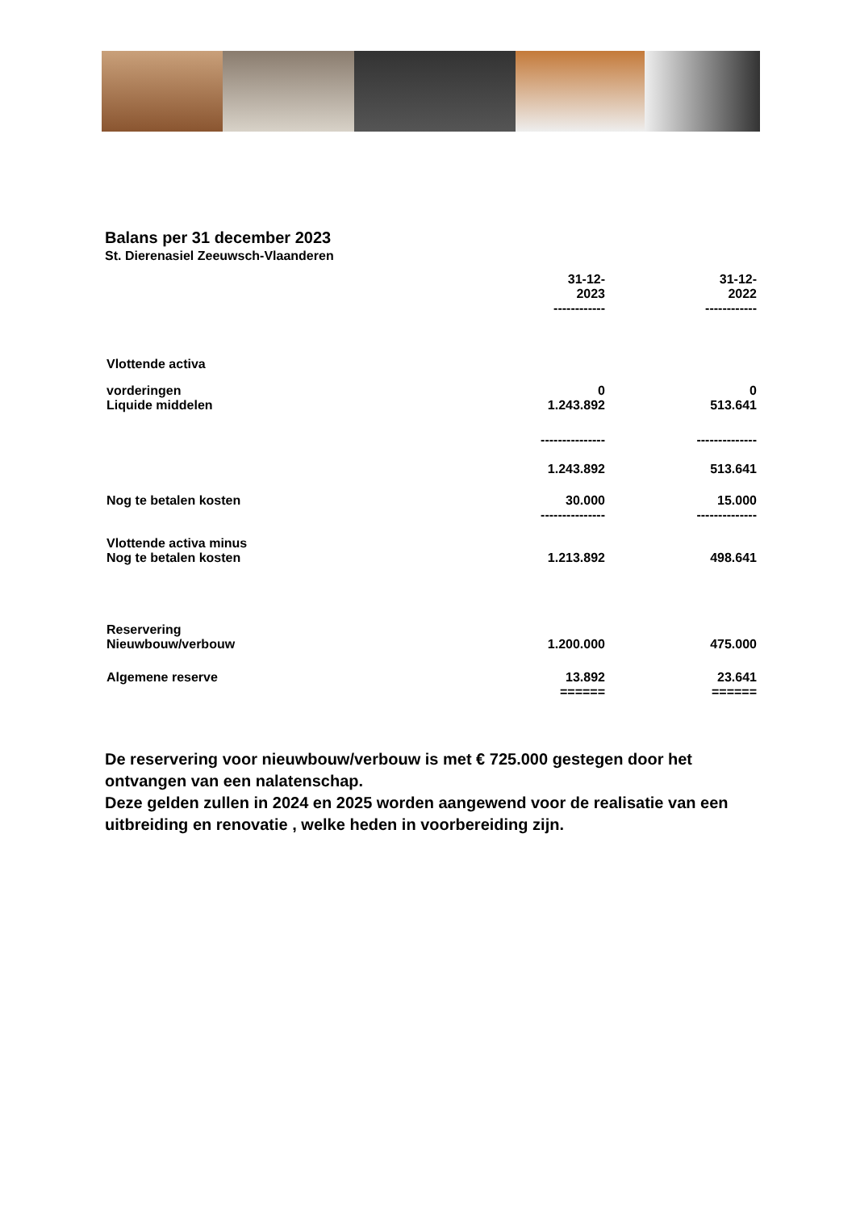Balans per 31 december 2023
St. Dierenasiel Zeeuwsch-Vlaanderen
| | 31-12- 2023 ------------ | | 31-12- 2022 ------------ |
| Vlottende activa | | | |
| vorderingen Liquide middelen | 0 1.243.892 | | 0 513.641 |
| | --------------- 1.243.892 | | -------------- 513.641 |
| Nog te betalen kosten | 30.000 --------------- | | 15.000 -------------- |
| Vlottende activa minus Nog te betalen kosten | 1.213.892 | | 498.641 |
| Reservering Nieuwbouw/verbouw | 1.200.000 | | 475.000 |
| Algemene reserve | 13.892 ====== | | 23.641 ====== |
De reservering voor nieuwbouw/verbouw is met € 725.000 gestegen door het ontvangen van een nalatenschap.
Deze gelden zullen in 2024 en 2025 worden aangewend voor de realisatie van een uitbreiding en renovatie , welke heden in voorbereiding zijn.